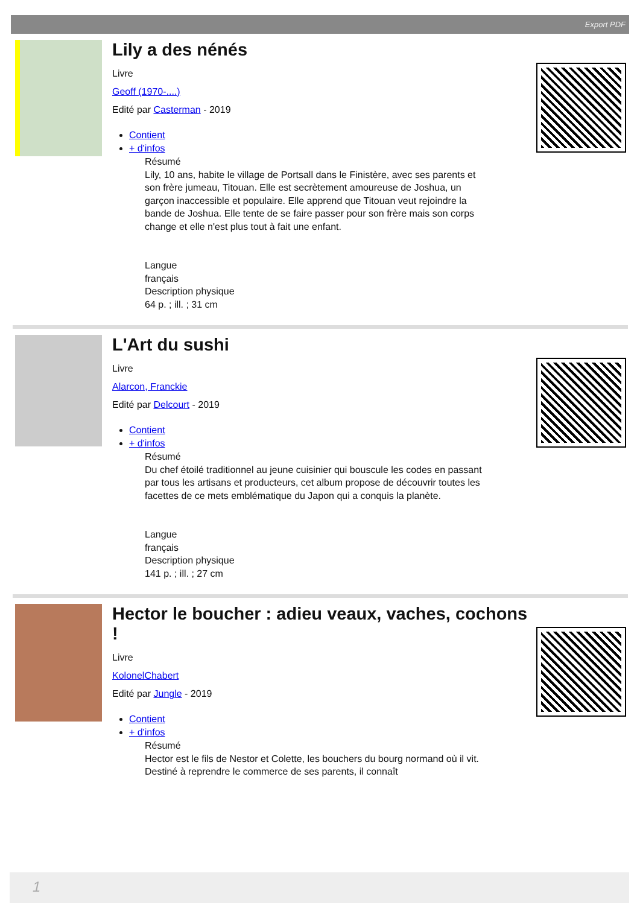Export PDF
Lily a des nénés
Livre
Geoff (1970-....)
Edité par Casterman - 2019
Contient
+ d'infos
Résumé
Lily, 10 ans, habite le village de Portsall dans le Finistère, avec ses parents et son frère jumeau, Titouan. Elle est secrètement amoureuse de Joshua, un garçon inaccessible et populaire. Elle apprend que Titouan veut rejoindre la bande de Joshua. Elle tente de se faire passer pour son frère mais son corps change et elle n'est plus tout à fait une enfant.
Langue
français
Description physique
64 p. ; ill. ; 31 cm
L'Art du sushi
Livre
Alarcon, Franckie
Edité par Delcourt - 2019
Contient
+ d'infos
Résumé
Du chef étoilé traditionnel au jeune cuisinier qui bouscule les codes en passant par tous les artisans et producteurs, cet album propose de découvrir toutes les facettes de ce mets emblématique du Japon qui a conquis la planète.
Langue
français
Description physique
141 p. ; ill. ; 27 cm
Hector le boucher : adieu veaux, vaches, cochons !
Livre
KolonelChabert
Edité par Jungle - 2019
Contient
+ d'infos
Résumé
Hector est le fils de Nestor et Colette, les bouchers du bourg normand où il vit. Destiné à reprendre le commerce de ses parents, il connaît
1